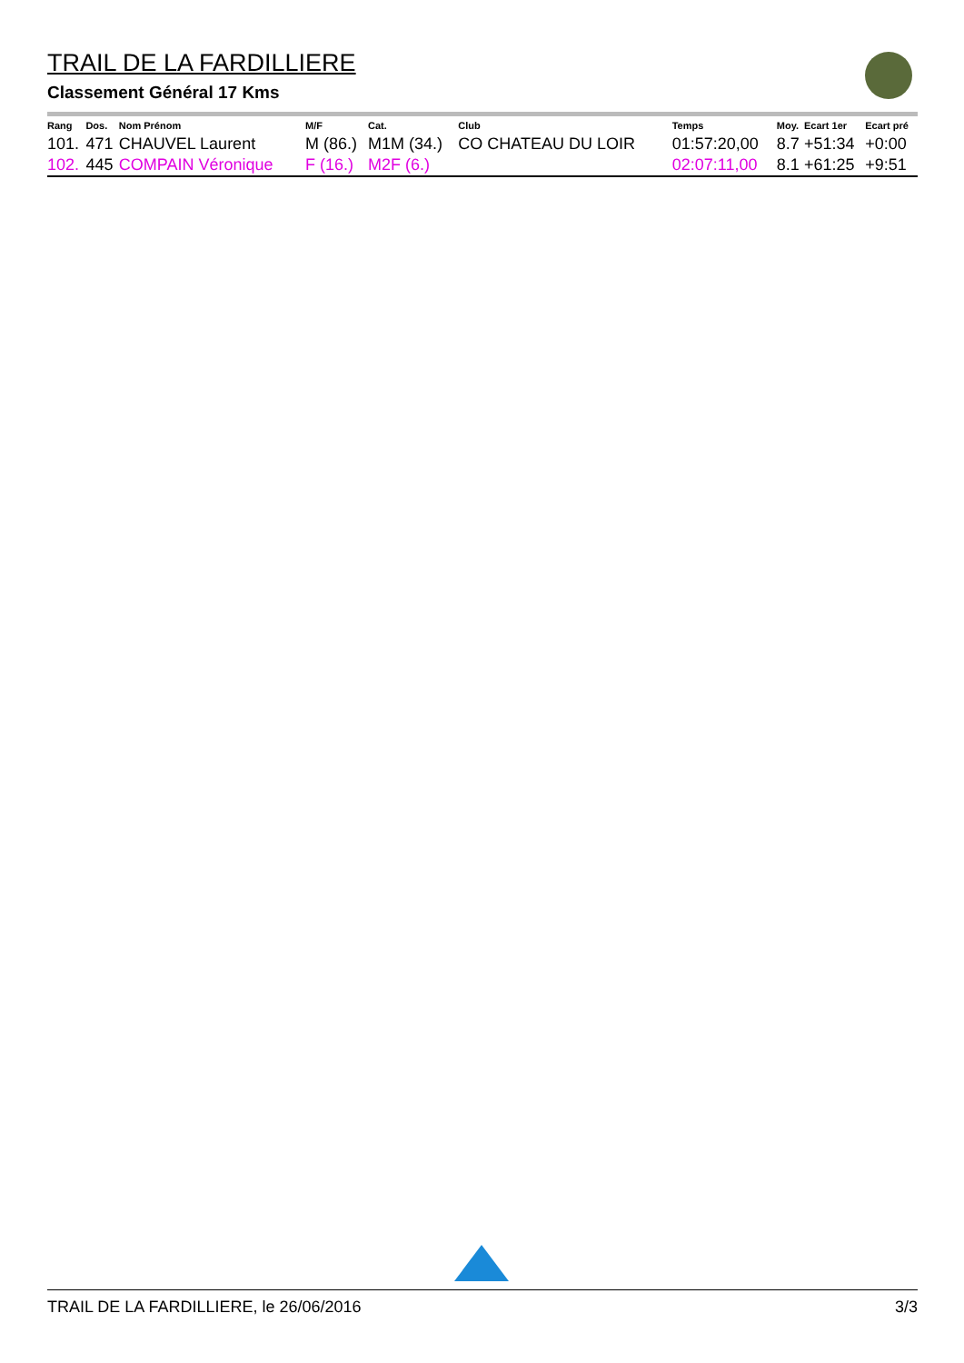TRAIL DE LA FARDILLIERE
Classement Général 17 Kms
| Rang | Dos. | Nom Prénom | M/F | Cat. | Club | Temps | Moy. | Ecart 1er | Ecart pré |
| --- | --- | --- | --- | --- | --- | --- | --- | --- | --- |
| 101. | 471 | CHAUVEL Laurent | M (86.) | M1M (34.) | CO CHATEAU DU LOIR | 01:57:20,00 | 8.7 | +51:34 | +0:00 |
| 102. | 445 | COMPAIN Véronique | F (16.) | M2F (6.) | | 02:07:11,00 | 8.1 | +61:25 | +9:51 |
TRAIL DE LA FARDILLIERE, le 26/06/2016 3/3